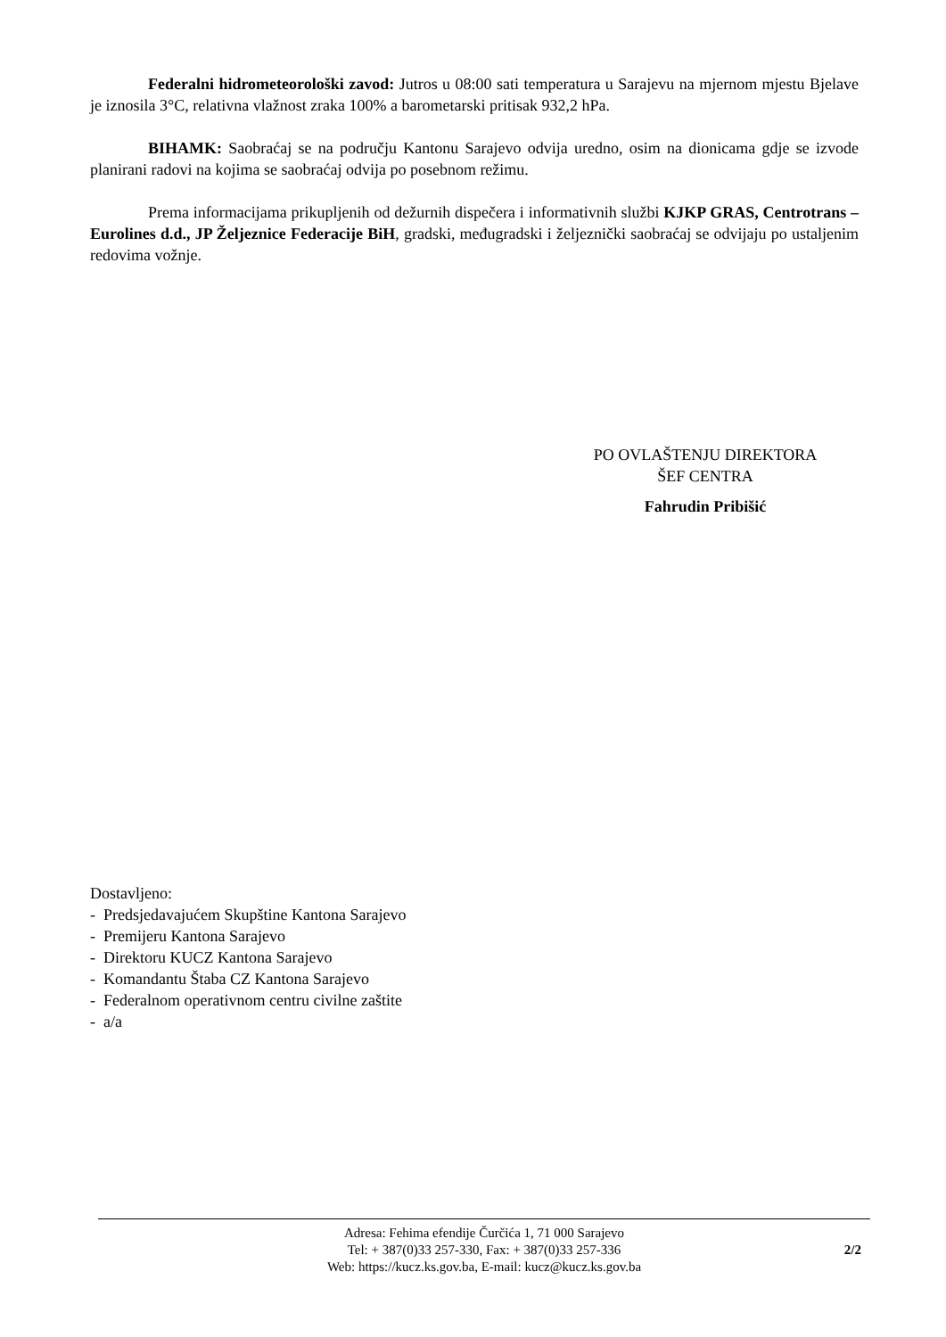Federalni hidrometeorološki zavod: Jutros u 08:00 sati temperatura u Sarajevu na mjernom mjestu Bjelave je iznosila 3°C, relativna vlažnost zraka 100% a barometarski pritisak 932,2 hPa.
BIHAMK: Saobraćaj se na području Kantonu Sarajevo odvija uredno, osim na dionicama gdje se izvode planirani radovi na kojima se saobraćaj odvija po posebnom režimu.
Prema informacijama prikupljenih od dežurnih dispečera i informativnih službi KJKP GRAS, Centrotrans – Eurolines d.d., JP Željeznice Federacije BiH, gradski, međugradski i željeznički saobraćaj se odvijaju po ustaljenim redovima vožnje.
PO OVLAŠTENJU DIREKTORA
ŠEF CENTRA
Fahrudin Pribišić
Dostavljeno:
- Predsjedavajućem Skupštine Kantona Sarajevo
- Premijeru Kantona Sarajevo
- Direktoru KUCZ Kantona Sarajevo
- Komandantu Štaba CZ Kantona Sarajevo
- Federalnom operativnom centru civilne zaštite
- a/a
Adresa: Fehima efendije Čurčića 1, 71 000 Sarajevo
Tel: + 387(0)33 257-330, Fax: + 387(0)33 257-336
Web: https://kucz.ks.gov.ba, E-mail: kucz@kucz.ks.gov.ba
2/2